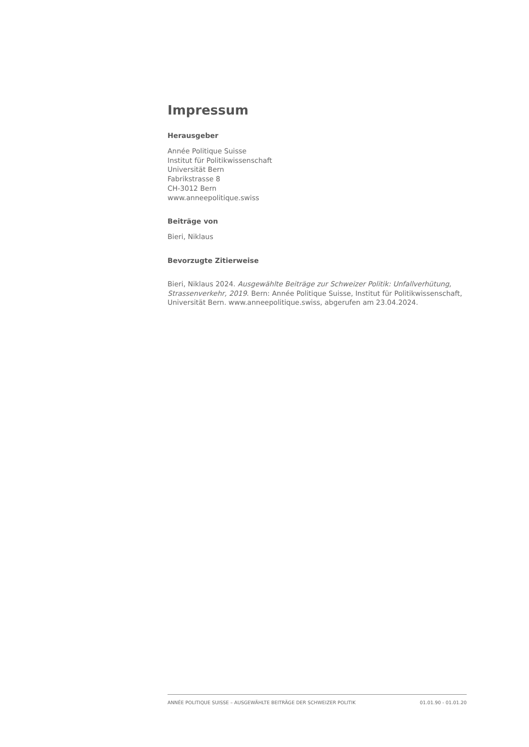Impressum
Herausgeber
Année Politique Suisse
Institut für Politikwissenschaft
Universität Bern
Fabrikstrasse 8
CH-3012 Bern
www.anneepolitique.swiss
Beiträge von
Bieri, Niklaus
Bevorzugte Zitierweise
Bieri, Niklaus 2024. Ausgewählte Beiträge zur Schweizer Politik: Unfallverhütung, Strassenverkehr, 2019. Bern: Année Politique Suisse, Institut für Politikwissenschaft, Universität Bern. www.anneepolitique.swiss, abgerufen am 23.04.2024.
ANNÉE POLITIQUE SUISSE – AUSGEWÄHLTE BEITRÄGE DER SCHWEIZER POLITIK 01.01.90 - 01.01.20